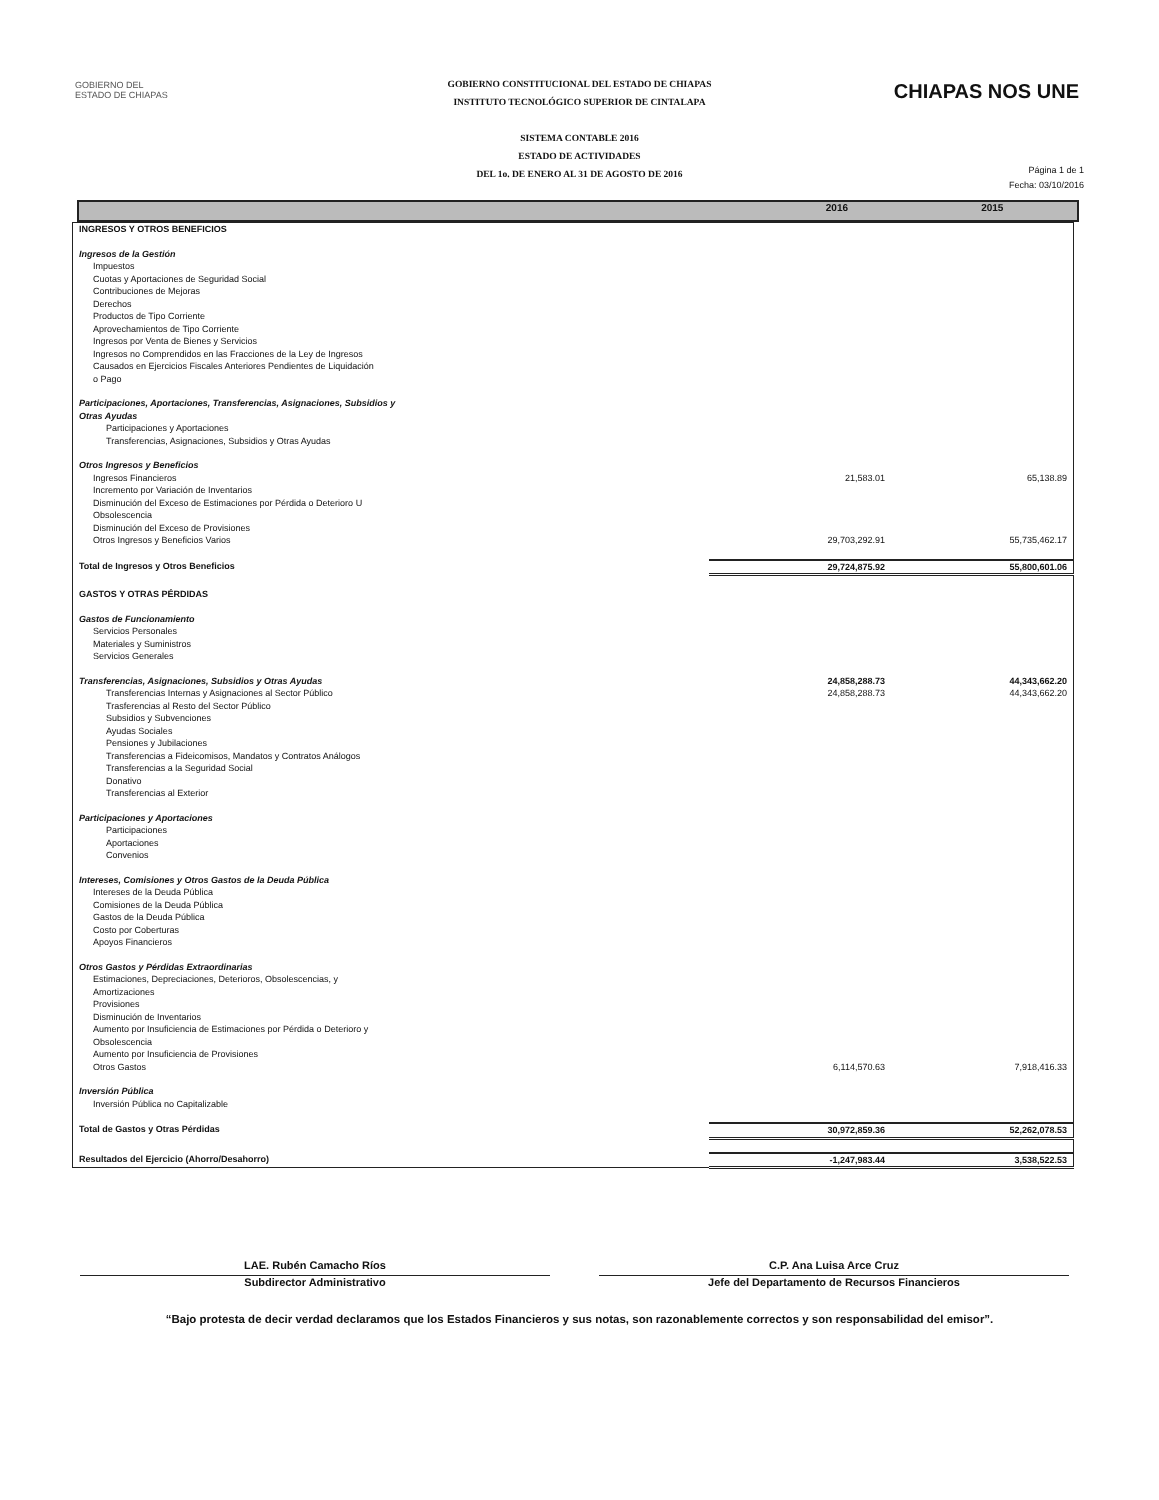GOBIERNO DEL
ESTADO DE CHIAPAS
GOBIERNO CONSTITUCIONAL DEL ESTADO DE CHIAPAS
INSTITUTO TECNOLÓGICO SUPERIOR DE CINTALAPA
SISTEMA CONTABLE 2016
ESTADO DE ACTIVIDADES
DEL 1o. DE ENERO AL 31 DE AGOSTO DE 2016
CHIAPAS NOS UNE
Página 1 de 1
Fecha: 03/10/2016
2016 2015
| INGRESOS Y OTROS BENEFICIOS | | |
| Ingresos de la Gestión | | |
| Impuestos | | |
| Cuotas y Aportaciones de Seguridad Social | | |
| Contribuciones de Mejoras | | |
| Derechos | | |
| Productos de Tipo Corriente | | |
| Aprovechamientos de Tipo Corriente | | |
| Ingresos por Venta de Bienes y Servicios | | |
| Ingresos no Comprendidos en las Fracciones de la Ley de Ingresos Causados en Ejercicios Fiscales Anteriores Pendientes de Liquidación o Pago | | |
| Participaciones, Aportaciones, Transferencias, Asignaciones, Subsidios y Otras Ayudas | | |
| Participaciones y Aportaciones | | |
| Transferencias, Asignaciones, Subsidios y Otras Ayudas | | |
| Otros Ingresos y Beneficios | | |
| Ingresos Financieros | 21,583.01 | 65,138.89 |
| Incremento por Variación de Inventarios | | |
| Disminución del Exceso de Estimaciones por Pérdida o Deterioro U Obsolescencia | | |
| Disminución del Exceso de Provisiones | | |
| Otros Ingresos y Beneficios Varios | 29,703,292.91 | 55,735,462.17 |
| Total de Ingresos y Otros Beneficios | 29,724,875.92 | 55,800,601.06 |
| GASTOS Y OTRAS PÉRDIDAS | | |
| Gastos de Funcionamiento | | |
| Servicios Personales | | |
| Materiales y Suministros | | |
| Servicios Generales | | |
| Transferencias, Asignaciones, Subsidios y Otras Ayudas | 24,858,288.73 | 44,343,662.20 |
| Transferencias Internas y Asignaciones al Sector Público | 24,858,288.73 | 44,343,662.20 |
| Trasferencias al Resto del Sector Público | | |
| Subsidios y Subvenciones | | |
| Ayudas Sociales | | |
| Pensiones y Jubilaciones | | |
| Transferencias a Fideicomisos, Mandatos y Contratos Análogos | | |
| Transferencias a la Seguridad Social | | |
| Donativo | | |
| Transferencias al Exterior | | |
| Participaciones y Aportaciones | | |
| Participaciones | | |
| Aportaciones | | |
| Convenios | | |
| Intereses, Comisiones y Otros Gastos de la Deuda Pública | | |
| Intereses de la Deuda Pública | | |
| Comisiones de la Deuda Pública | | |
| Gastos de la Deuda Pública | | |
| Costo por Coberturas | | |
| Apoyos Financieros | | |
| Otros Gastos y Pérdidas Extraordinarias | | |
| Estimaciones, Depreciaciones, Deterioros, Obsolescencias, y Amortizaciones | | |
| Provisiones | | |
| Disminución de Inventarios | | |
| Aumento por Insuficiencia de Estimaciones por Pérdida o Deterioro y Obsolescencia | | |
| Aumento por Insuficiencia de Provisiones | | |
| Otros Gastos | 6,114,570.63 | 7,918,416.33 |
| Inversión Pública | | |
| Inversión Pública no Capitalizable | | |
| Total de Gastos y Otras Pérdidas | 30,972,859.36 | 52,262,078.53 |
| Resultados del Ejercicio (Ahorro/Desahorro) | -1,247,983.44 | 3,538,522.53 |
LAE. Rubén Camacho Ríos
Subdirector Administrativo
C.P. Ana Luisa Arce Cruz
Jefe del Departamento de Recursos Financieros
“Bajo protesta de decir verdad declaramos que los Estados Financieros y sus notas, son razonablemente correctos y son responsabilidad del emisor”.